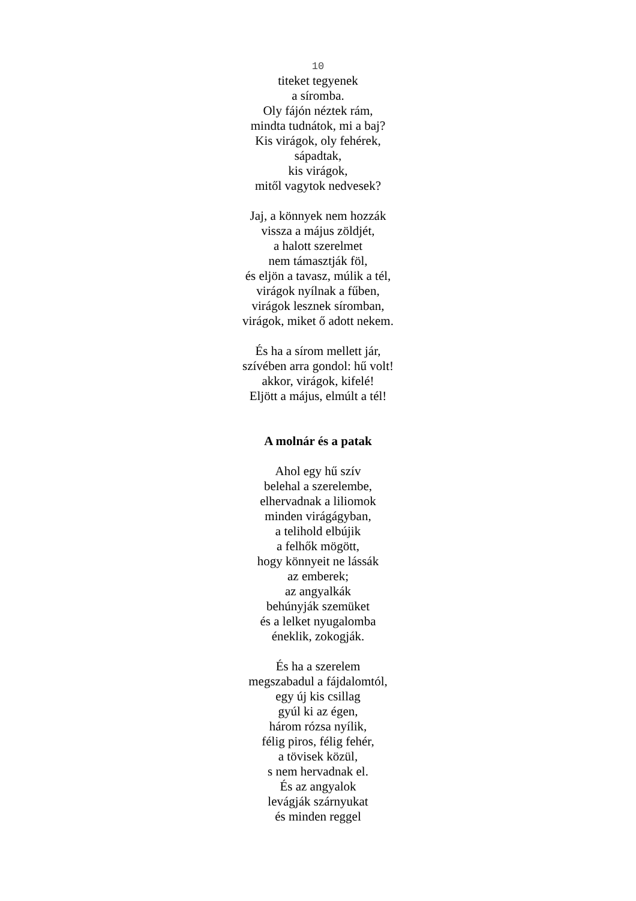10
titeket tegyenek
a síromba.
Oly fájón néztek rám,
mindta tudnátok, mi a baj?
Kis virágok, oly fehérek,
sápadtak,
kis virágok,
mitől vagytok nedvesek?
Jaj, a könnyek nem hozzák
vissza a május zöldjét,
a halott szerelmet
nem támasztják föl,
és eljön a tavasz, múlik a tél,
virágok nyílnak a fűben,
virágok lesznek síromban,
virágok, miket ő adott nekem.
És ha a sírom mellett jár,
szívében arra gondol: hű volt!
akkor, virágok, kifelé!
Eljött a május, elmúlt a tél!
A molnár és a patak
Ahol egy hű szív
belehal a szerelembe,
elhervadnak a liliomok
minden virágágyban,
a telihold elbújik
a felhők mögött,
hogy könnyeit ne lássák
az emberek;
az angyalkák
behúnyják szemüket
és a lelket nyugalomba
éneklik, zokogják.
És ha a szerelem
megszabadul a fájdalomtól,
egy új kis csillag
gyúl ki az égen,
három rózsa nyílik,
félig piros, félig fehér,
a tövisek közül,
s nem hervadnak el.
És az angyalok
levágják szárnyukat
és minden reggel